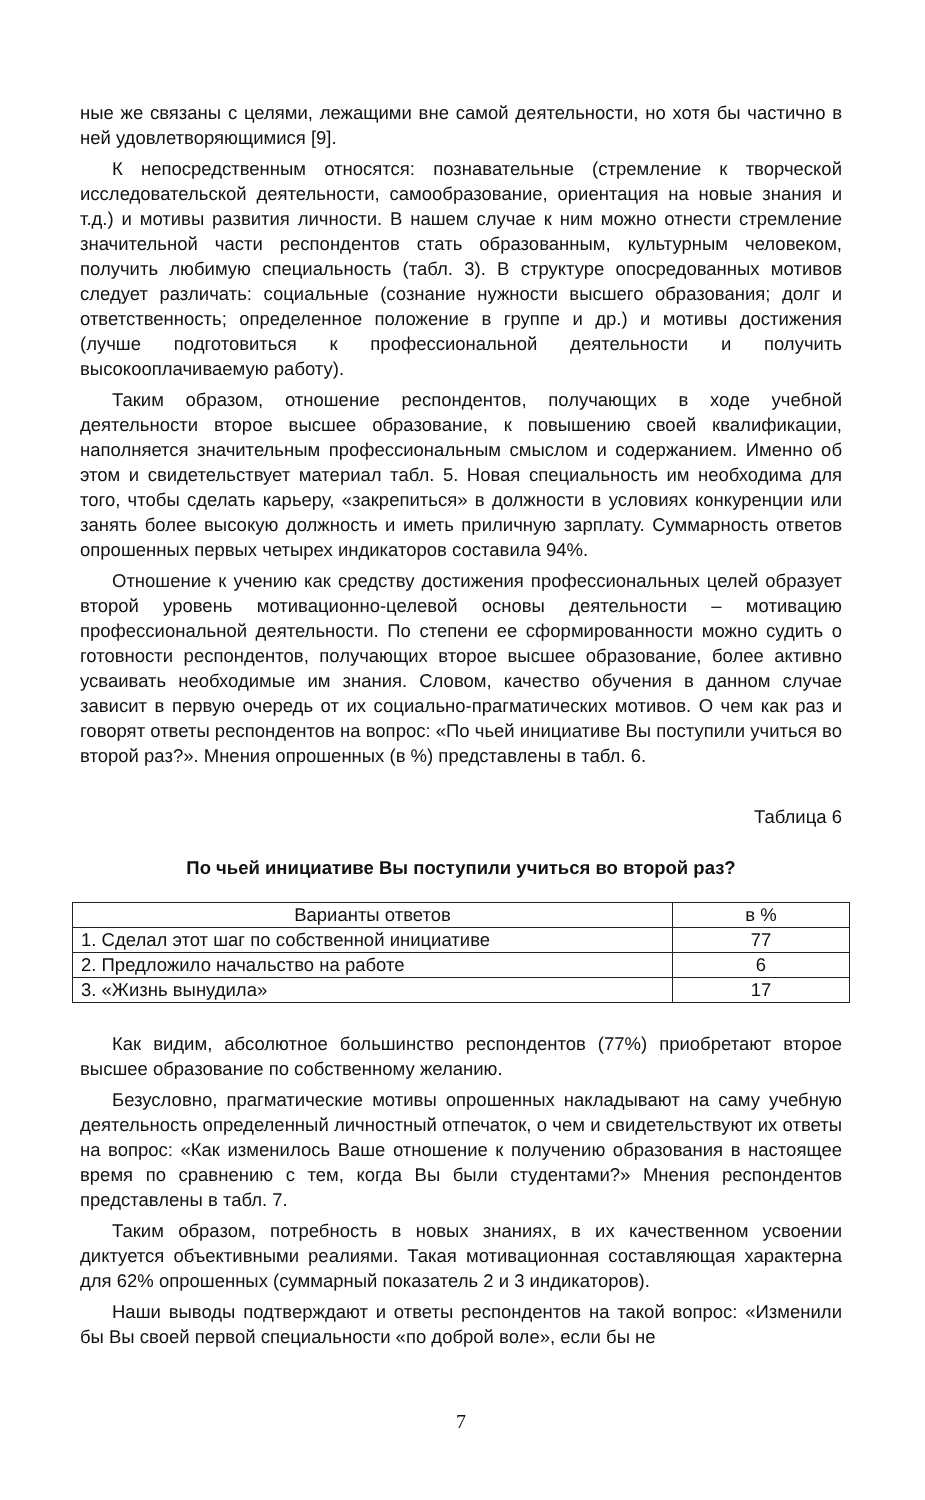ные же связаны с целями, лежащими вне самой деятельности, но хотя бы частично в ней удовлетворяющимися [9].
К непосредственным относятся: познавательные (стремление к творческой исследовательской деятельности, самообразование, ориентация на новые знания и т.д.) и мотивы развития личности. В нашем случае к ним можно отнести стремление значительной части респондентов стать образованным, культурным человеком, получить любимую специальность (табл. 3). В структуре опосредованных мотивов следует различать: социальные (сознание нужности высшего образования; долг и ответственность; определенное положение в группе и др.) и мотивы достижения (лучше подготовиться к профессиональной деятельности и получить высокооплачиваемую работу).
Таким образом, отношение респондентов, получающих в ходе учебной деятельности второе высшее образование, к повышению своей квалификации, наполняется значительным профессиональным смыслом и содержанием. Именно об этом и свидетельствует материал табл. 5. Новая специальность им необходима для того, чтобы сделать карьеру, «закрепиться» в должности в условиях конкуренции или занять более высокую должность и иметь приличную зарплату. Суммарность ответов опрошенных первых четырех индикаторов составила 94%.
Отношение к учению как средству достижения профессиональных целей образует второй уровень мотивационно-целевой основы деятельности – мотивацию профессиональной деятельности. По степени ее сформированности можно судить о готовности респондентов, получающих второе высшее образование, более активно усваивать необходимые им знания. Словом, качество обучения в данном случае зависит в первую очередь от их социально-прагматических мотивов. О чем как раз и говорят ответы респондентов на вопрос: «По чьей инициативе Вы поступили учиться во второй раз?». Мнения опрошенных (в %) представлены в табл. 6.
Таблица 6
По чьей инициативе Вы поступили учиться во второй раз?
| Варианты ответов | в % |
| --- | --- |
| 1. Сделал этот шаг по собственной инициативе | 77 |
| 2. Предложило начальство на работе | 6 |
| 3. «Жизнь вынудила» | 17 |
Как видим, абсолютное большинство респондентов (77%) приобретают второе высшее образование по собственному желанию.
Безусловно, прагматические мотивы опрошенных накладывают на саму учебную деятельность определенный личностный отпечаток, о чем и свидетельствуют их ответы на вопрос: «Как изменилось Ваше отношение к получению образования в настоящее время по сравнению с тем, когда Вы были студентами?» Мнения респондентов представлены в табл. 7.
Таким образом, потребность в новых знаниях, в их качественном усвоении диктуется объективными реалиями. Такая мотивационная составляющая характерна для 62% опрошенных (суммарный показатель 2 и 3 индикаторов).
Наши выводы подтверждают и ответы респондентов на такой вопрос: «Изменили бы Вы своей первой специальности «по доброй воле», если бы не
7